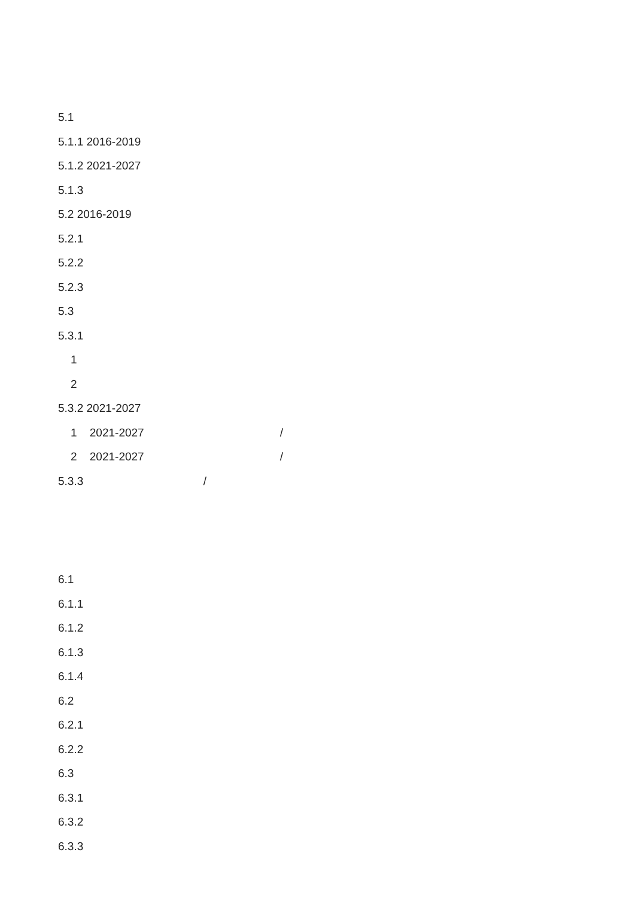5.1
5.1.1 2016-2019
5.1.2 2021-2027
5.1.3
5.2 2016-2019
5.2.1
5.2.2
5.2.3
5.3
5.3.1
1
2
5.3.2 2021-2027
1 2021-2027 /
2 2021-2027 /
5.3.3 /
6.1
6.1.1
6.1.2
6.1.3
6.1.4
6.2
6.2.1
6.2.2
6.3
6.3.1
6.3.2
6.3.3